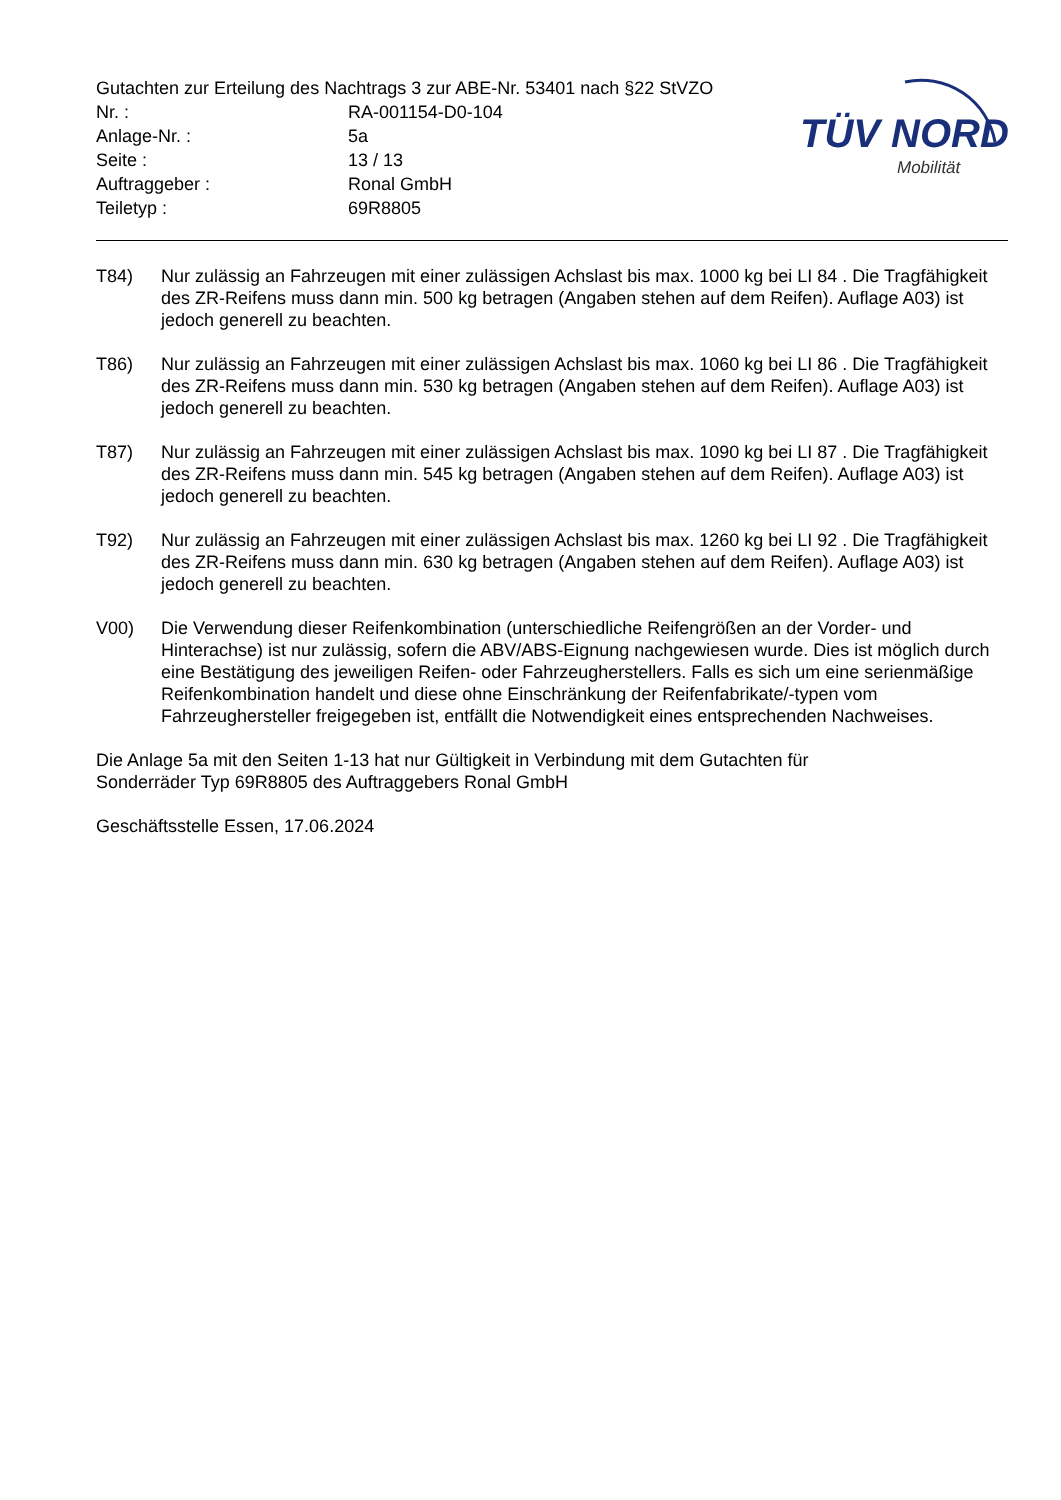Gutachten zur Erteilung des Nachtrags 3 zur ABE-Nr. 53401 nach §22 StVZO
Nr. : RA-001154-D0-104
Anlage-Nr. : 5a
Seite : 13 / 13
Auftraggeber : Ronal GmbH
Teiletyp : 69R8805
TÜV NORD
Mobilität
T84) Nur zulässig an Fahrzeugen mit einer zulässigen Achslast bis max. 1000 kg bei LI 84 . Die Tragfähigkeit des ZR-Reifens muss dann min. 500 kg betragen (Angaben stehen auf dem Reifen). Auflage A03) ist jedoch generell zu beachten.
T86) Nur zulässig an Fahrzeugen mit einer zulässigen Achslast bis max. 1060 kg bei LI 86 . Die Tragfähigkeit des ZR-Reifens muss dann min. 530 kg betragen (Angaben stehen auf dem Reifen). Auflage A03) ist jedoch generell zu beachten.
T87) Nur zulässig an Fahrzeugen mit einer zulässigen Achslast bis max. 1090 kg bei LI 87 . Die Tragfähigkeit des ZR-Reifens muss dann min. 545 kg betragen (Angaben stehen auf dem Reifen). Auflage A03) ist jedoch generell zu beachten.
T92) Nur zulässig an Fahrzeugen mit einer zulässigen Achslast bis max. 1260 kg bei LI 92 . Die Tragfähigkeit des ZR-Reifens muss dann min. 630 kg betragen (Angaben stehen auf dem Reifen). Auflage A03) ist jedoch generell zu beachten.
V00) Die Verwendung dieser Reifenkombination (unterschiedliche Reifengrößen an der Vorder- und Hinterachse) ist nur zulässig, sofern die ABV/ABS-Eignung nachgewiesen wurde. Dies ist möglich durch eine Bestätigung des jeweiligen Reifen- oder Fahrzeugherstellers. Falls es sich um eine serienmäßige Reifenkombination handelt und diese ohne Einschränkung der Reifenfabrikate/-typen vom Fahrzeughersteller freigegeben ist, entfällt die Notwendigkeit eines entsprechenden Nachweises.
Die Anlage 5a mit den Seiten 1-13 hat nur Gültigkeit in Verbindung mit dem Gutachten für
Sonderräder Typ 69R8805 des Auftraggebers Ronal GmbH
Geschäftsstelle Essen, 17.06.2024